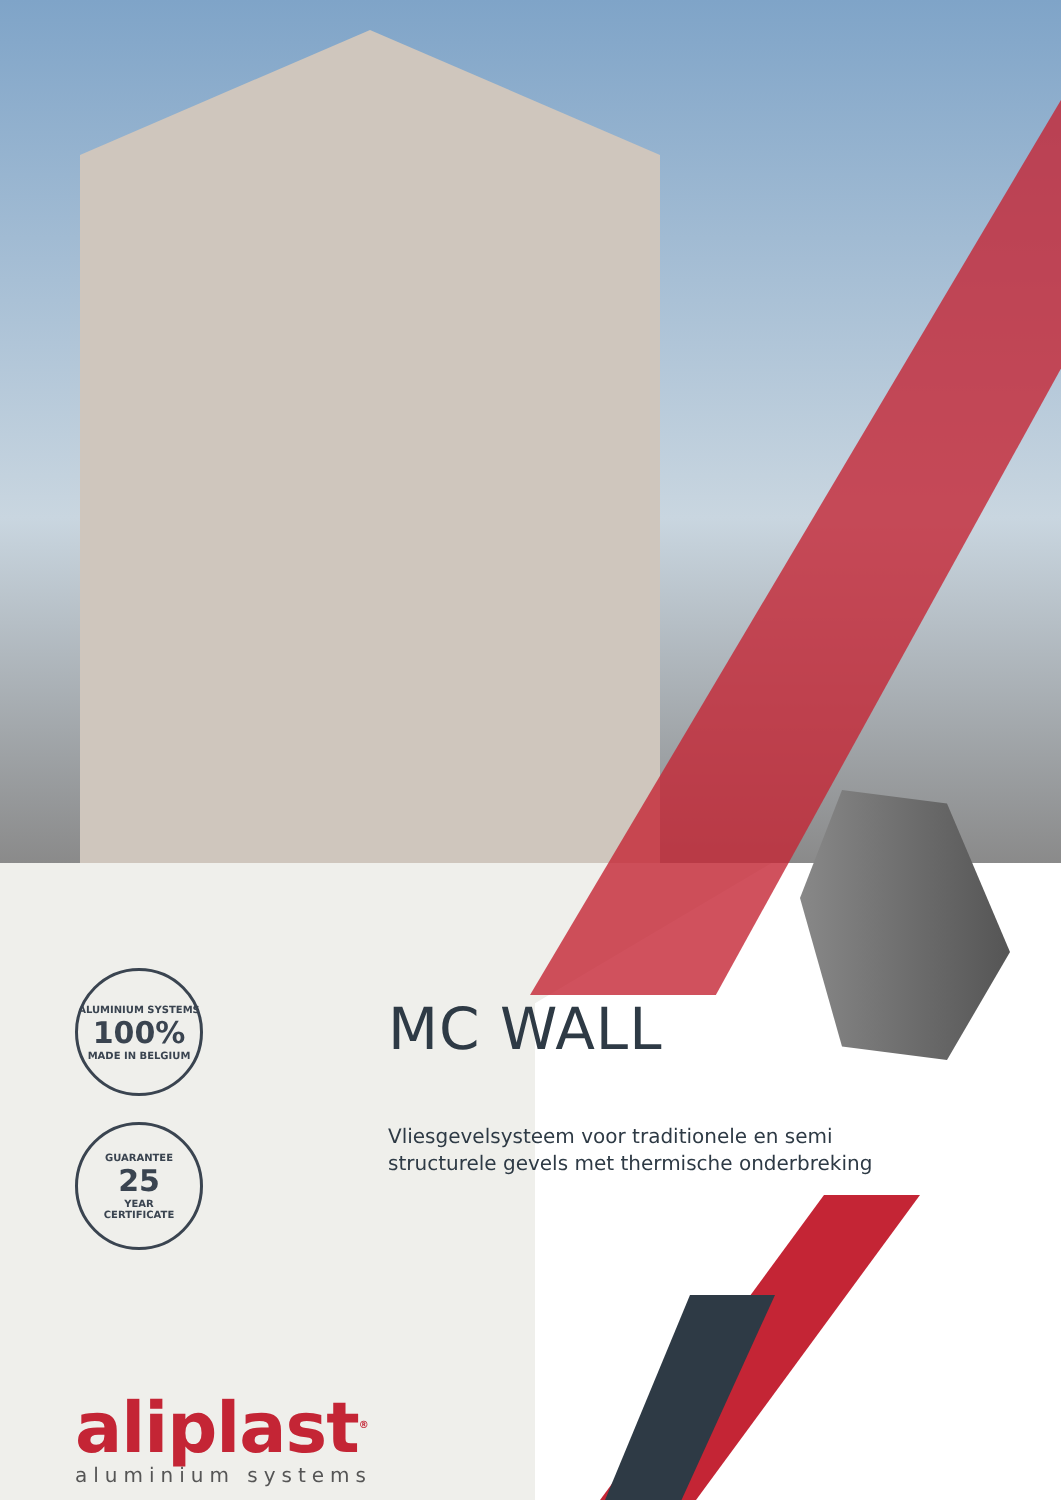ALUMINIUM SYSTEMS
100%
MADE IN BELGIUM
GUARANTEE
25
YEAR
CERTIFICATE
MC WALL
Vliesgevelsysteem voor traditionele en semi structurele gevels met thermische onderbreking
aliplast<sup>®</sup>
aluminium systems